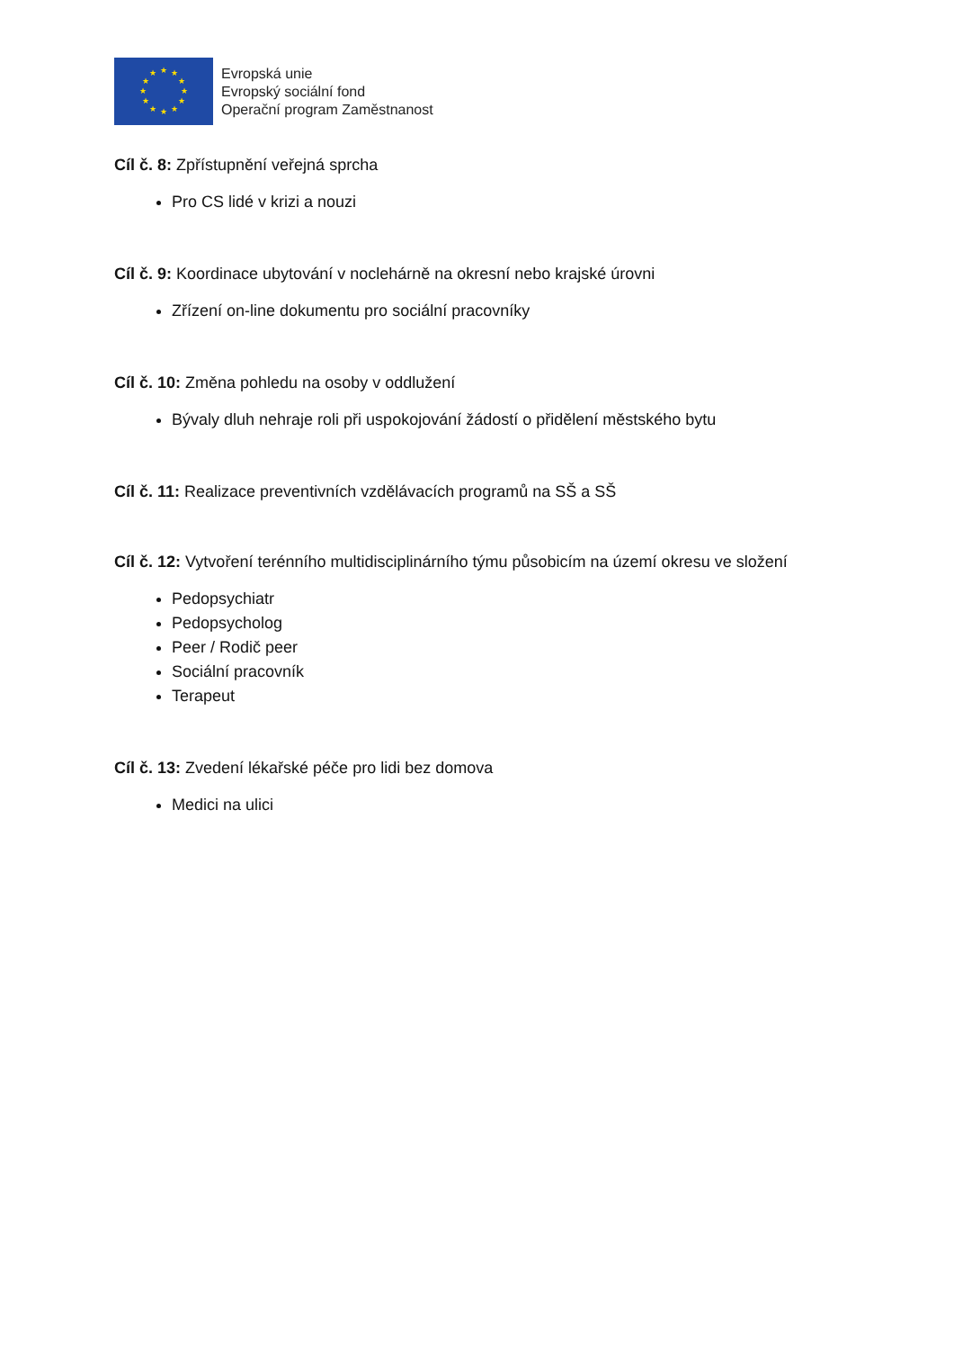★
★
★
★
★
★
★
★
★
★
★
★
Evropská unie
Evropský sociální fond
Operační program Zaměstnanost
Cíl č. 8: Zpřístupnění veřejná sprcha
Pro CS lidé v krizi a nouzi
Cíl č. 9: Koordinace ubytování v noclehárně na okresní nebo krajské úrovni
Zřízení on-line dokumentu pro sociální pracovníky
Cíl č. 10: Změna pohledu na osoby v oddlužení
Bývaly dluh nehraje roli při uspokojování žádostí o přidělení městského bytu
Cíl č. 11: Realizace preventivních vzdělávacích programů na SŠ a SŠ
Cíl č. 12: Vytvoření terénního multidisciplinárního týmu působicím na území okresu ve složení
Pedopsychiatr
Pedopsycholog
Peer / Rodič peer
Sociální pracovník
Terapeut
Cíl č. 13: Zvedení lékařské péče pro lidi bez domova
Medici na ulici